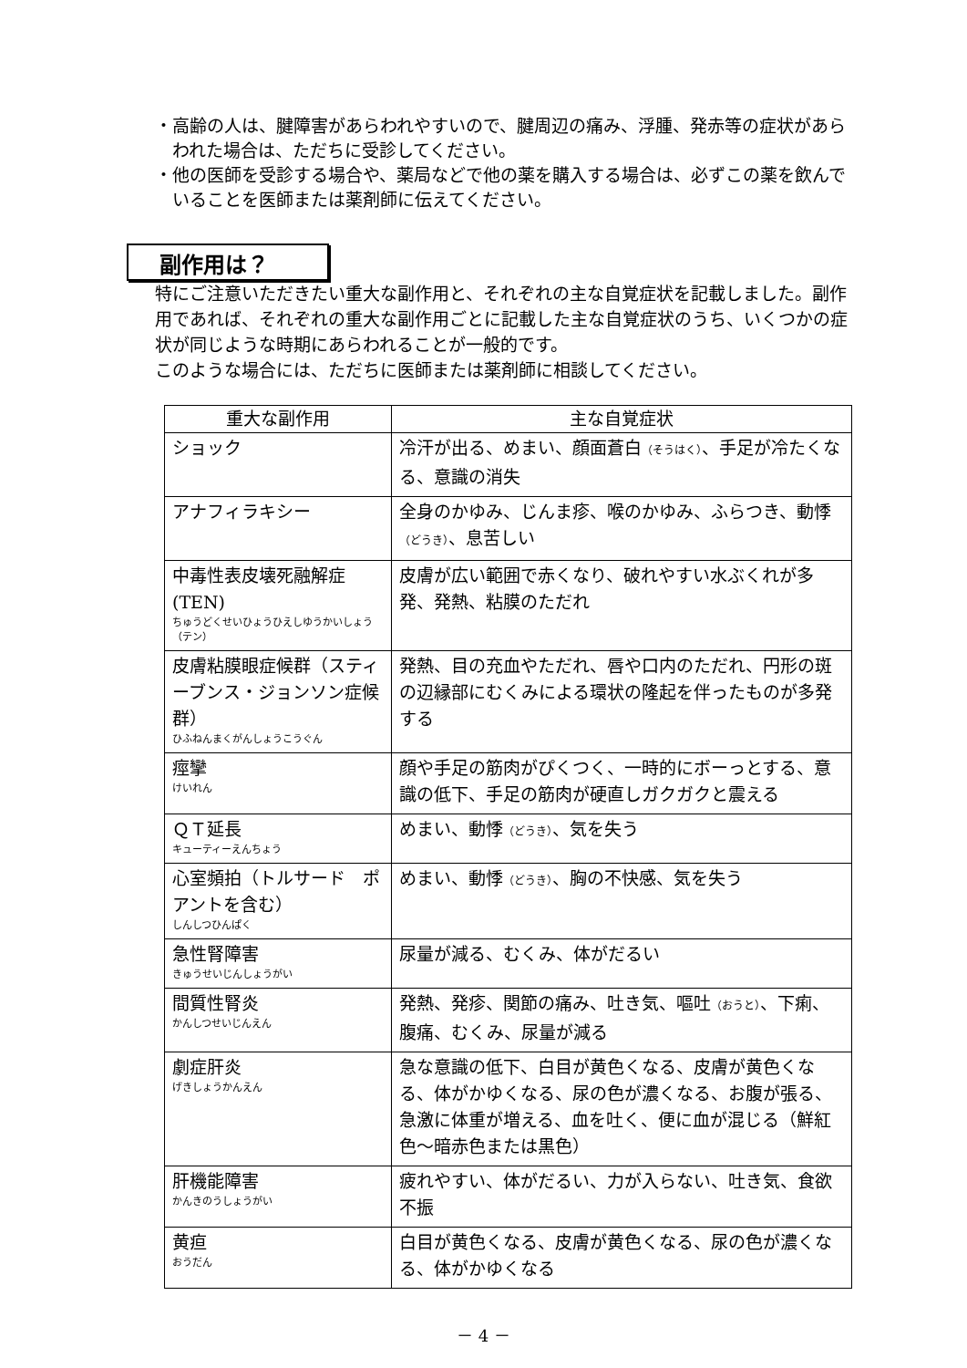・高齢の人は、腱障害があらわれやすいので、腱周辺の痛み、浮腫、発赤等の症状があらわれた場合は、ただちに受診してください。
・他の医師を受診する場合や、薬局などで他の薬を購入する場合は、必ずこの薬を飲んでいることを医師または薬剤師に伝えてください。
副作用は？
特にご注意いただきたい重大な副作用と、それぞれの主な自覚症状を記載しました。副作用であれば、それぞれの重大な副作用ごとに記載した主な自覚症状のうち、いくつかの症状が同じような時期にあらわれることが一般的です。
このような場合には、ただちに医師または薬剤師に相談してください。
| 重大な副作用 | 主な自覚症状 |
| --- | --- |
| ショック | 冷汗が出る、めまい、顔面蒼白 （そうはく） 、手足が冷たくなる、意識の消失 |
| アナフィラキシー | 全身のかゆみ、じんま疹、喉のかゆみ、ふらつき、動悸 （どうき） 、息苦しい |
| 中毒性表皮壊死融解症(TEN) ちゅうどくせいひょうひえしゆうかいしょう（テン） | 皮膚が広い範囲で赤くなり、破れやすい水ぶくれが多発、発熱、粘膜のただれ |
| 皮膚粘膜眼症候群（スティーブンス・ジョンソン症候群） ひふねんまくがんしょうこうぐん | 発熱、目の充血やただれ、唇や口内のただれ、円形の斑の辺縁部にむくみによる環状の隆起を伴ったものが多発する |
| 痙攣 けいれん | 顔や手足の筋肉がぴくつく、一時的にボーっとする、意識の低下、手足の筋肉が硬直しガクガクと震える |
| ＱＴ延長 キューティーえんちょう | めまい、動悸 （どうき） 、気を失う |
| 心室頻拍（トルサード ポアントを含む） しんしつひんぱく | めまい、動悸 （どうき） 、胸の不快感、気を失う |
| 急性腎障害 きゅうせいじんしょうがい | 尿量が減る、むくみ、体がだるい |
| 間質性腎炎 かんしつせいじんえん | 発熱、発疹、関節の痛み、吐き気、嘔吐 （おうと） 、下痢、腹痛、むくみ、尿量が減る |
| 劇症肝炎 げきしょうかんえん | 急な意識の低下、白目が黄色くなる、皮膚が黄色くなる、体がかゆくなる、尿の色が濃くなる、お腹が張る、急激に体重が増える、血を吐く、便に血が混じる（鮮紅色～暗赤色または黒色） |
| 肝機能障害 かんきのうしょうがい | 疲れやすい、体がだるい、力が入らない、吐き気、食欲不振 |
| 黄疸 おうだん | 白目が黄色くなる、皮膚が黄色くなる、尿の色が濃くなる、体がかゆくなる |
－ 4 －